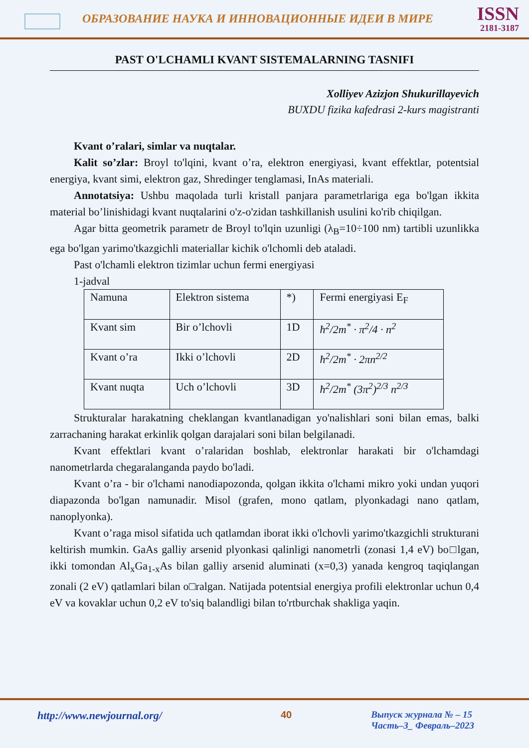ОБРАЗОВАНИЕ НАУКА И ИННОВАЦИОННЫЕ ИДЕИ В МИРЕ
ISSN
2181-3187
PAST O'LCHAMLI KVANT SISTEMALARNING TASNIFI
Xolliyev Azizjon Shukurillayevich
BUXDU fizika kafedrasi 2-kurs magistranti
Kvant o’ralari, simlar va nuqtalar.
Kalit so’zlar: Broyl to'lqini, kvant o’ra, elektron energiyasi, kvant effektlar, potentsial energiya, kvant simi, elektron gaz, Shredinger tenglamasi, InAs materiali.
Annotatsiya: Ushbu maqolada turli kristall panjara parametrlariga ega bo'lgan ikkita material bo’linishidagi kvant nuqtalarini o'z-o'zidan tashkillanish usulini ko'rib chiqilgan.
Agar bitta geometrik parametr de Broyl to'lqin uzunligi (λ<sub>B</sub>=10÷100 nm) tartibli uzunlikka ega bo'lgan yarimo'tkazgichli materiallar kichik o'lchomli deb ataladi.
Past o'lchamli elektron tizimlar uchun fermi energiyasi
1-jadval
| Namuna | Elektron sistema | *) | Fermi energiyasi E<sub>F</sub> |
| Kvant sim | Bir o’lchovli | 1D | ħ<sup>2</sup>/2m<sup>*</sup> · π<sup>2</sup>/4 · n<sup>2</sup> |
| Kvant o’ra | Ikki o’lchovli | 2D | ħ<sup>2</sup>/2m<sup>*</sup> · 2πn<sup>2/2</sup> |
| Kvant nuqta | Uch o’lchovli | 3D | ħ<sup>2</sup>/2m<sup>*</sup> (3π<sup>2</sup>)<sup>2/3</sup> n<sup>2/3</sup> |
Strukturalar harakatning cheklangan kvantlanadigan yo'nalishlari soni bilan emas, balki zarrachaning harakat erkinlik qolgan darajalari soni bilan belgilanadi.
Kvant effektlari kvant o’ralaridan boshlab, elektronlar harakati bir o'lchamdagi nanometrlarda chegaralanganda paydo bo'ladi.
Kvant o’ra - bir o'lchami nanodiapozonda, qolgan ikkita o'lchami mikro yoki undan yuqori diapazonda bo'lgan namunadir. Misol (grafen, mono qatlam, plyonkadagi nano qatlam, nanoplyonka).
Kvant o’raga misol sifatida uch qatlamdan iborat ikki o'lchovli yarimo'tkazgichli strukturani keltirish mumkin. GaAs galliy arsenid plyonkasi qalinligi nanometrli (zonasi 1,4 eV) bo□lgan, ikki tomondan Al<sub>x</sub>Ga<sub>1-x</sub>As bilan galliy arsenid aluminati (x=0,3) yanada kengroq taqiqlangan zonali (2 eV) qatlamlari bilan o□ralgan. Natijada potentsial energiya profili elektronlar uchun 0,4 eV va kovaklar uchun 0,2 eV to'siq balandligi bilan to'rtburchak shakliga yaqin.
http://www.newjournal.org/ 40 Выпуск журнала № – 15
Часть–3_ Февраль–2023